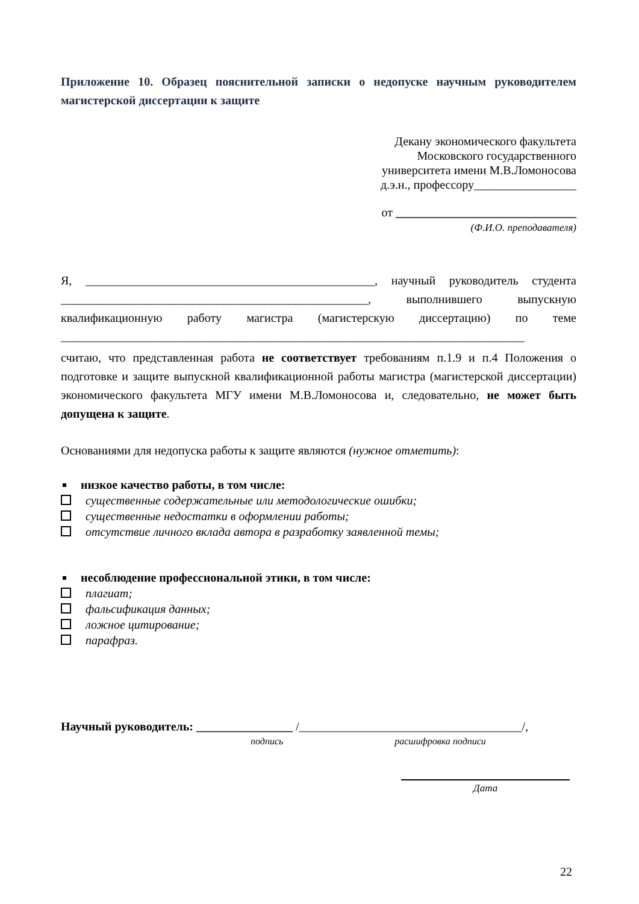Приложение 10. Образец пояснительной записки о недопуске научным руководителем магистерской диссертации к защите
Декану экономического факультета
Московского государственного
университета имени М.В.Ломоносова
д.э.н., профессору_________________
от ______________________________
(Ф.И.О. преподавателя)
Я, ________________________________________________, научный руководитель студента ___________________________________________________, выполнившего выпускную квалификационную работу магистра (магистерскую диссертацию) по теме _____________________________________________________________________________
считаю, что представленная работа не соответствует требованиям п.1.9 и п.4 Положения о подготовке и защите выпускной квалификационной работы магистра (магистерской диссертации) экономического факультета МГУ имени М.В.Ломоносова и, следовательно, не может быть допущена к защите.
Основаниями для недопуска работы к защите являются (нужное отметить):
низкое качество работы, в том числе:
существенные содержательные или методологические ошибки;
существенные недостатки в оформлении работы;
отсутствие личного вклада автора в разработку заявленной темы;
несоблюдение профессиональной этики, в том числе:
плагиат;
фальсификация данных;
ложное цитирование;
парафраз.
Научный руководитель: ________________ /_____________________________________/,
подпись расшифровка подписи
Дата
22